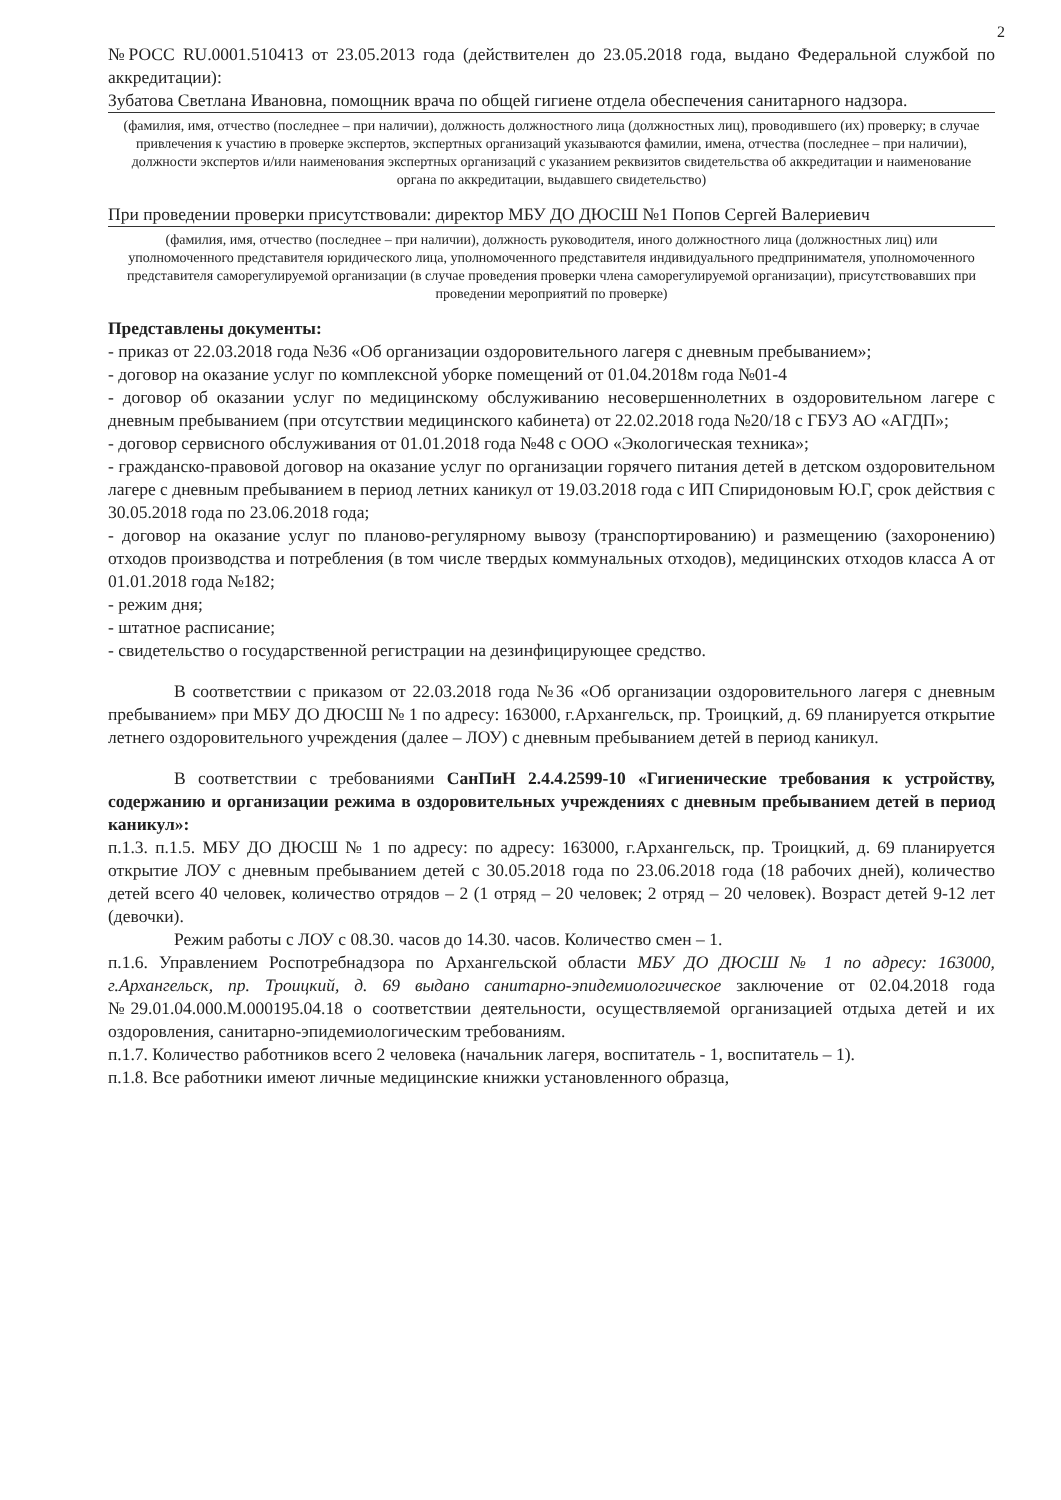2
№РОСС RU.0001.510413 от 23.05.2013 года (действителен до 23.05.2018 года, выдано Федеральной службой по аккредитации):
Зубатова Светлана Ивановна, помощник врача по общей гигиене отдела обеспечения санитарного надзора.
(фамилия, имя, отчество (последнее – при наличии), должность должностного лица (должностных лиц), проводившего (их) проверку; в случае привлечения к участию в проверке экспертов, экспертных организаций указываются фамилии, имена, отчества (последнее – при наличии), должности экспертов и/или наименования экспертных организаций с указанием реквизитов свидетельства об аккредитации и наименование органа по аккредитации, выдавшего свидетельство)
При проведении проверки присутствовали: директор МБУ ДО ДЮСШ №1 Попов Сергей Валериевич
(фамилия, имя, отчество (последнее – при наличии), должность руководителя, иного должностного лица (должностных лиц) или уполномоченного представителя юридического лица, уполномоченного представителя индивидуального предпринимателя, уполномоченного представителя саморегулируемой организации (в случае проведения проверки члена саморегулируемой организации), присутствовавших при проведении мероприятий по проверке)
Представлены документы:
- приказ от 22.03.2018 года №36 «Об организации оздоровительного лагеря с дневным пребыванием»;
- договор на оказание услуг по комплексной уборке помещений от 01.04.2018м года №01-4
- договор об оказании услуг по медицинскому обслуживанию несовершеннолетних в оздоровительном лагере с дневным пребыванием (при отсутствии медицинского кабинета) от 22.02.2018 года №20/18 с ГБУЗ АО «АГДП»;
- договор сервисного обслуживания от 01.01.2018 года №48 с ООО «Экологическая техника»;
- гражданско-правовой договор на оказание услуг по организации горячего питания детей в детском оздоровительном лагере с дневным пребыванием в период летних каникул от 19.03.2018 года с ИП Спиридоновым Ю.Г, срок действия с 30.05.2018 года по 23.06.2018 года;
- договор на оказание услуг по планово-регулярному вывозу (транспортированию) и размещению (захоронению) отходов производства и потребления (в том числе твердых коммунальных отходов), медицинских отходов класса А от 01.01.2018 года №182;
- режим дня;
- штатное расписание;
- свидетельство о государственной регистрации на дезинфицирующее средство.
В соответствии с приказом от 22.03.2018 года №36 «Об организации оздоровительного лагеря с дневным пребыванием» при МБУ ДО ДЮСШ № 1 по адресу: 163000, г.Архангельск, пр. Троицкий, д. 69 планируется открытие летнего оздоровительного учреждения (далее – ЛОУ) с дневным пребыванием детей в период каникул.
В соответствии с требованиями СанПиН 2.4.4.2599-10 «Гигиенические требования к устройству, содержанию и организации режима в оздоровительных учреждениях с дневным пребыванием детей в период каникул»:
п.1.3. п.1.5. МБУ ДО ДЮСШ № 1 по адресу: по адресу: 163000, г.Архангельск, пр. Троицкий, д. 69 планируется открытие ЛОУ с дневным пребыванием детей с 30.05.2018 года по 23.06.2018 года (18 рабочих дней), количество детей всего 40 человек, количество отрядов – 2 (1 отряд – 20 человек; 2 отряд – 20 человек). Возраст детей 9-12 лет (девочки).
Режим работы с ЛОУ с 08.30. часов до 14.30. часов. Количество смен – 1.
п.1.6. Управлением Роспотребнадзора по Архангельской области МБУ ДО ДЮСШ № 1 по адресу: 163000, г.Архангельск, пр. Троицкий, д. 69 выдано санитарно-эпидемиологическое заключение от 02.04.2018 года №29.01.04.000.М.000195.04.18 о соответствии деятельности, осуществляемой организацией отдыха детей и их оздоровления, санитарно-эпидемиологическим требованиям.
п.1.7. Количество работников всего 2 человека (начальник лагеря, воспитатель - 1, воспитатель – 1).
п.1.8. Все работники имеют личные медицинские книжки установленного образца,